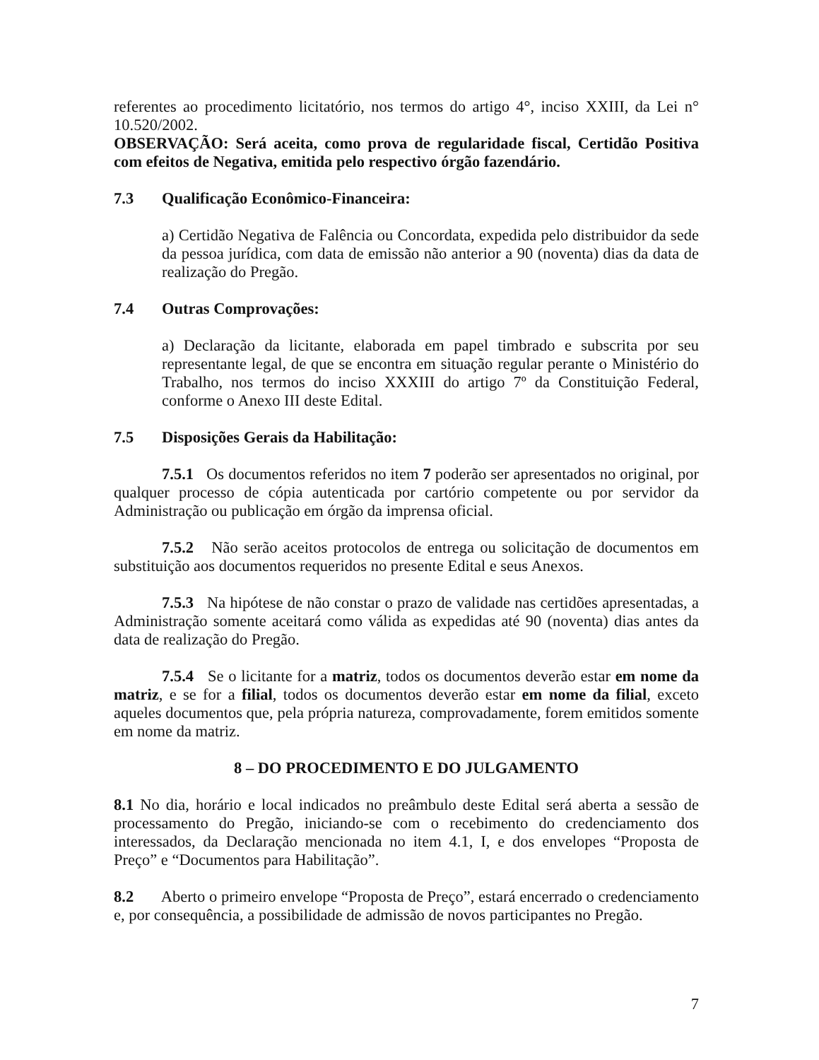referentes ao procedimento licitatório, nos termos do artigo 4°, inciso XXIII, da Lei n° 10.520/2002.
OBSERVAÇÃO: Será aceita, como prova de regularidade fiscal, Certidão Positiva com efeitos de Negativa, emitida pelo respectivo órgão fazendário.
7.3 Qualificação Econômico-Financeira:
a) Certidão Negativa de Falência ou Concordata, expedida pelo distribuidor da sede da pessoa jurídica, com data de emissão não anterior a 90 (noventa) dias da data de realização do Pregão.
7.4 Outras Comprovações:
a) Declaração da licitante, elaborada em papel timbrado e subscrita por seu representante legal, de que se encontra em situação regular perante o Ministério do Trabalho, nos termos do inciso XXXIII do artigo 7º da Constituição Federal, conforme o Anexo III deste Edital.
7.5 Disposições Gerais da Habilitação:
7.5.1 Os documentos referidos no item 7 poderão ser apresentados no original, por qualquer processo de cópia autenticada por cartório competente ou por servidor da Administração ou publicação em órgão da imprensa oficial.
7.5.2 Não serão aceitos protocolos de entrega ou solicitação de documentos em substituição aos documentos requeridos no presente Edital e seus Anexos.
7.5.3 Na hipótese de não constar o prazo de validade nas certidões apresentadas, a Administração somente aceitará como válida as expedidas até 90 (noventa) dias antes da data de realização do Pregão.
7.5.4 Se o licitante for a matriz, todos os documentos deverão estar em nome da matriz, e se for a filial, todos os documentos deverão estar em nome da filial, exceto aqueles documentos que, pela própria natureza, comprovadamente, forem emitidos somente em nome da matriz.
8 – DO PROCEDIMENTO E DO JULGAMENTO
8.1 No dia, horário e local indicados no preâmbulo deste Edital será aberta a sessão de processamento do Pregão, iniciando-se com o recebimento do credenciamento dos interessados, da Declaração mencionada no item 4.1, I, e dos envelopes “Proposta de Preço” e “Documentos para Habilitação”.
8.2 Aberto o primeiro envelope “Proposta de Preço”, estará encerrado o credenciamento e, por consequência, a possibilidade de admissão de novos participantes no Pregão.
7